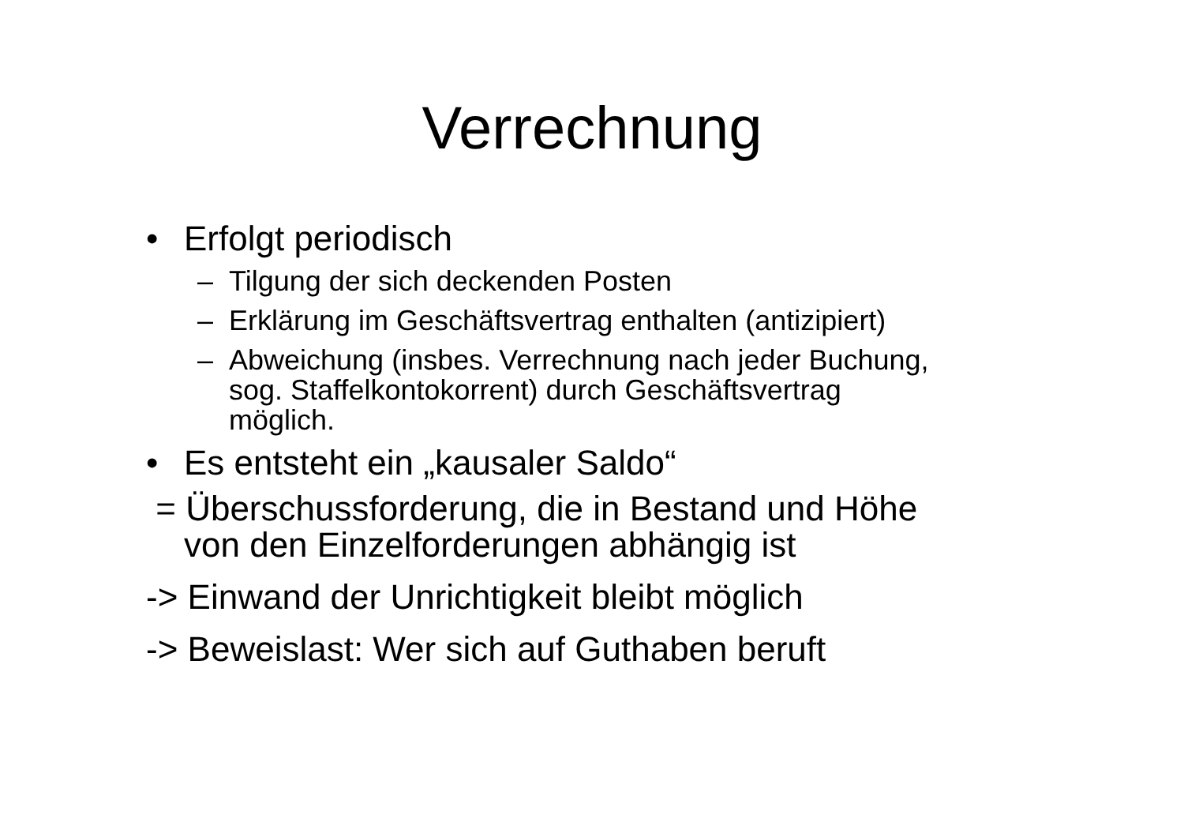Verrechnung
• Erfolgt periodisch
– Tilgung der sich deckenden Posten
– Erklärung im Geschäftsvertrag enthalten (antizipiert)
– Abweichung (insbes. Verrechnung nach jeder Buchung, sog. Staffelkontokorrent) durch Geschäftsvertrag möglich.
• Es entsteht ein „kausaler Saldo“
= Überschussforderung, die in Bestand und Höhe
von den Einzelforderungen abhängig ist
-> Einwand der Unrichtigkeit bleibt möglich
-> Beweislast: Wer sich auf Guthaben beruft